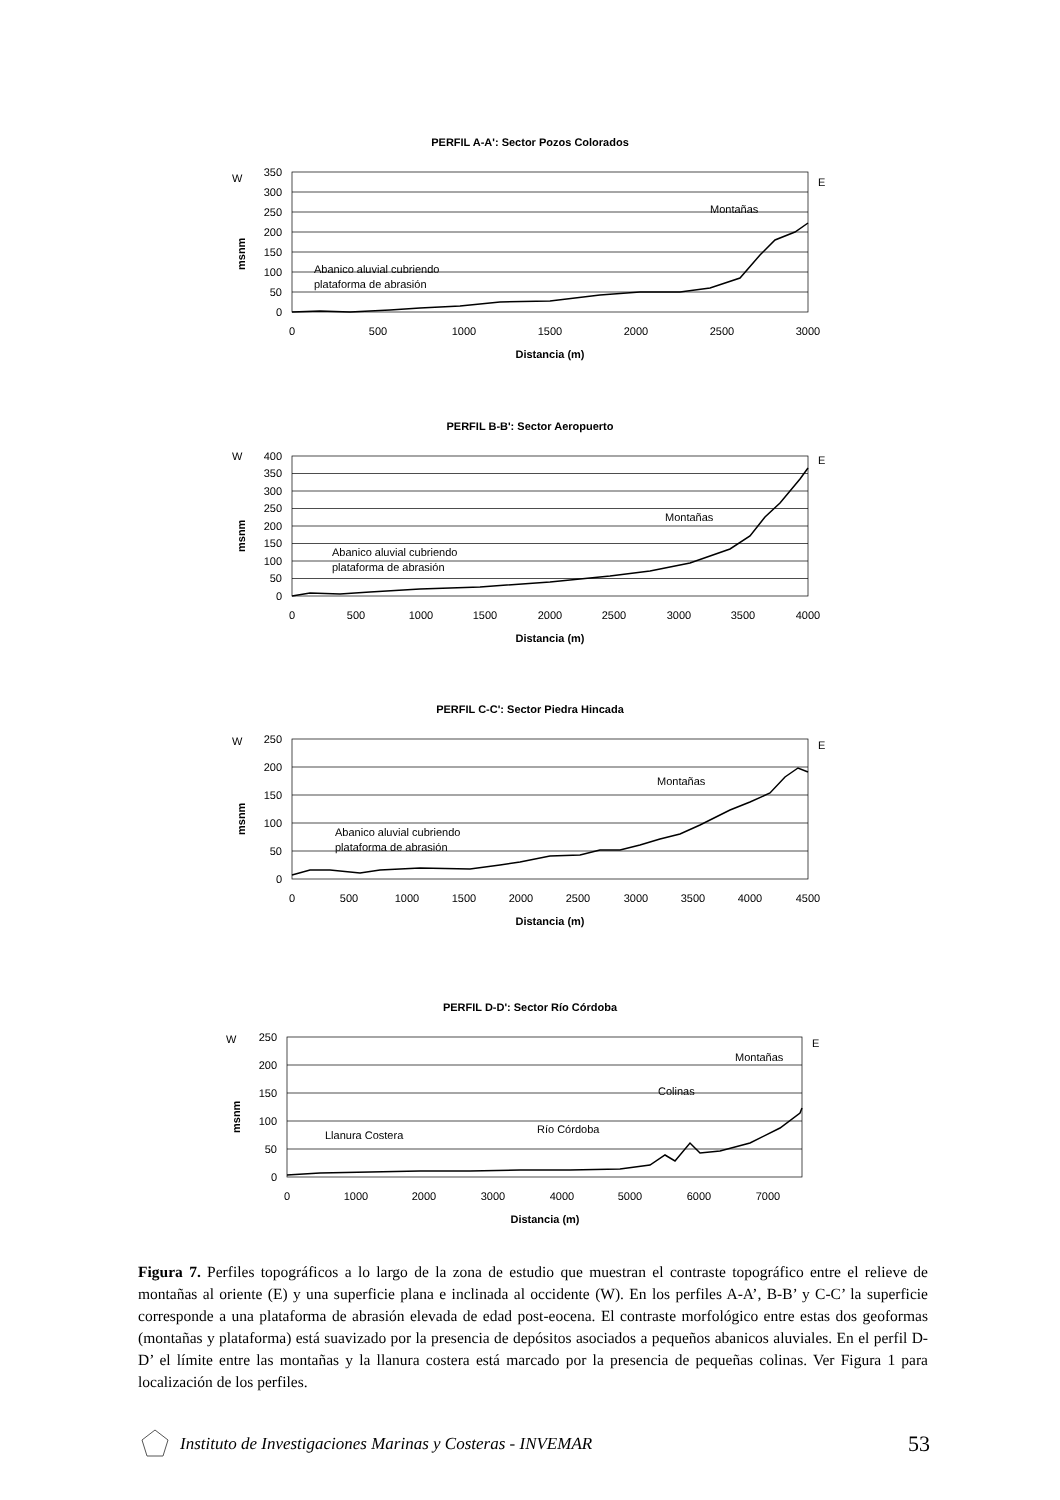PERFIL A-A': Sector Pozos Colorados
W
E
msnm
350
300
250
200
150
100
50
0
0
500
1000
1500
2000
2500
3000
Distancia (m)
Montañas
Abanico aluvial cubriendo
plataforma de abrasión
PERFIL B-B': Sector Aeropuerto
W
E
msnm
400
350
300
250
200
150
100
50
0
0
500
1000
1500
2000
2500
3000
3500
4000
Distancia (m)
Montañas
Abanico aluvial cubriendo
plataforma de abrasión
PERFIL C-C': Sector Piedra Hincada
W
E
msnm
250
200
150
100
50
0
0
500
1000
1500
2000
2500
3000
3500
4000
4500
Distancia (m)
Montañas
Abanico aluvial cubriendo
plataforma de abrasión
PERFIL D-D': Sector Río Córdoba
W
E
msnm
250
200
150
100
50
0
0
1000
2000
3000
4000
5000
6000
7000
Distancia (m)
Montañas
Colinas
Río Córdoba
Llanura Costera
Figura 7. Perfiles topográficos a lo largo de la zona de estudio que muestran el contraste topográfico entre el relieve de montañas al oriente (E) y una superficie plana e inclinada al occidente (W). En los perfiles A-A’, B-B’ y C-C’ la superficie corresponde a una plataforma de abrasión elevada de edad post-eocena. El contraste morfológico entre estas dos geoformas (montañas y plataforma) está suavizado por la presencia de depósitos asociados a pequeños abanicos aluviales. En el perfil D-D’ el límite entre las montañas y la llanura costera está marcado por la presencia de pequeñas colinas. Ver Figura 1 para localización de los perfiles.
Instituto de Investigaciones Marinas y Costeras - INVEMAR 53